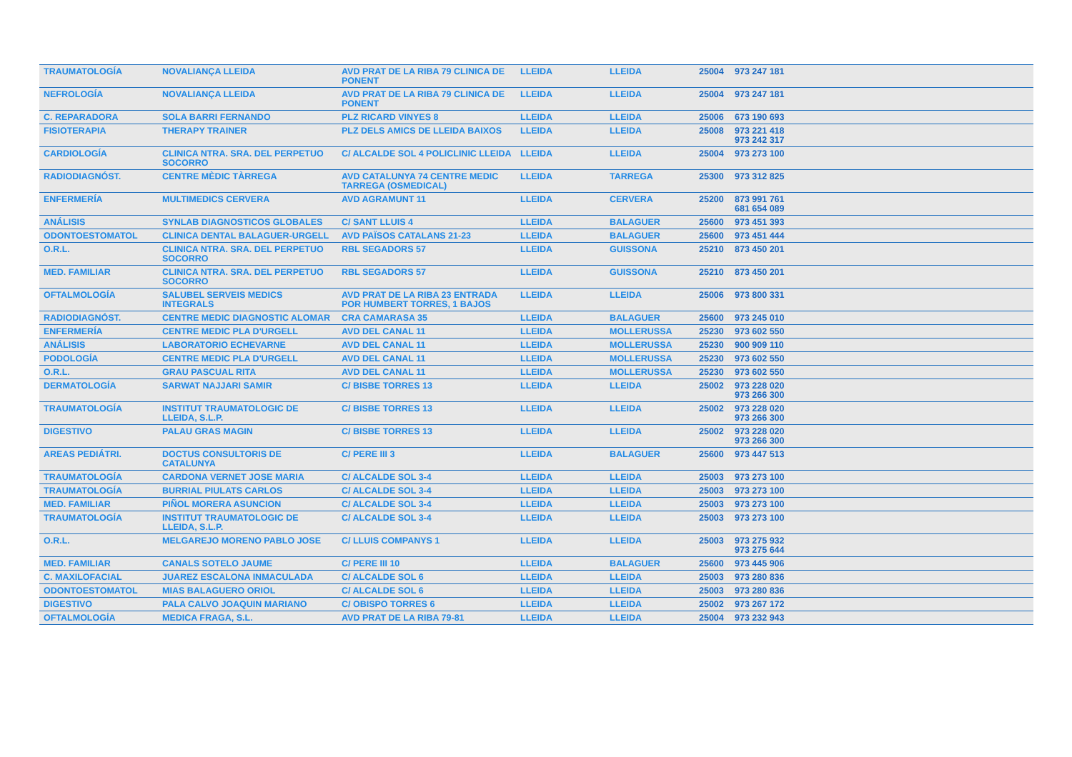| TRAUMATOLOGÍA | NOVALIANÇA LLEIDA | AVD PRAT DE LA RIBA 79 CLINICA DE PONENT | LLEIDA | LLEIDA | 25004 | 973 247 181 | |
| NEFROLOGÍA | NOVALIANÇA LLEIDA | AVD PRAT DE LA RIBA 79 CLINICA DE PONENT | LLEIDA | LLEIDA | 25004 | 973 247 181 | |
| C. REPARADORA | SOLA BARRI FERNANDO | PLZ RICARD VINYES 8 | LLEIDA | LLEIDA | 25006 | 673 190 693 | |
| FISIOTERAPIA | THERAPY TRAINER | PLZ DELS AMICS DE LLEIDA BAIXOS | LLEIDA | LLEIDA | 25008 | 973 221 418 973 242 317 | |
| CARDIOLOGÍA | CLINICA NTRA. SRA. DEL PERPETUO SOCORRO | C/ ALCALDE SOL 4 POLICLINIC LLEIDA | LLEIDA | LLEIDA | 25004 | 973 273 100 | |
| RADIODIAGNÓST. | CENTRE MÈDIC TÀRREGA | AVD CATALUNYA 74 CENTRE MEDIC TARREGA (OSMEDICAL) | LLEIDA | TARREGA | 25300 | 973 312 825 | |
| ENFERMERÍA | MULTIMEDICS CERVERA | AVD AGRAMUNT 11 | LLEIDA | CERVERA | 25200 | 873 991 761 681 654 089 | |
| ANÁLISIS | SYNLAB DIAGNOSTICOS GLOBALES | C/ SANT LLUIS 4 | LLEIDA | BALAGUER | 25600 | 973 451 393 | |
| ODONTOESTOMATOL | CLINICA DENTAL BALAGUER-URGELL | AVD PAÏSOS CATALANS 21-23 | LLEIDA | BALAGUER | 25600 | 973 451 444 | |
| O.R.L. | CLINICA NTRA. SRA. DEL PERPETUO SOCORRO | RBL SEGADORS 57 | LLEIDA | GUISSONA | 25210 | 873 450 201 | |
| MED. FAMILIAR | CLINICA NTRA. SRA. DEL PERPETUO SOCORRO | RBL SEGADORS 57 | LLEIDA | GUISSONA | 25210 | 873 450 201 | |
| OFTALMOLOGÍA | SALUBEL SERVEIS MEDICS INTEGRALS | AVD PRAT DE LA RIBA 23 ENTRADA POR HUMBERT TORRES, 1 BAJOS | LLEIDA | LLEIDA | 25006 | 973 800 331 | |
| RADIODIAGNÓST. | CENTRE MEDIC DIAGNOSTIC ALOMAR | CRA CAMARASA 35 | LLEIDA | BALAGUER | 25600 | 973 245 010 | |
| ENFERMERÍA | CENTRE MEDIC PLA D'URGELL | AVD DEL CANAL 11 | LLEIDA | MOLLERUSSA | 25230 | 973 602 550 | |
| ANÁLISIS | LABORATORIO ECHEVARNE | AVD DEL CANAL 11 | LLEIDA | MOLLERUSSA | 25230 | 900 909 110 | |
| PODOLOGÍA | CENTRE MEDIC PLA D'URGELL | AVD DEL CANAL 11 | LLEIDA | MOLLERUSSA | 25230 | 973 602 550 | |
| O.R.L. | GRAU PASCUAL RITA | AVD DEL CANAL 11 | LLEIDA | MOLLERUSSA | 25230 | 973 602 550 | |
| DERMATOLOGÍA | SARWAT NAJJARI SAMIR | C/ BISBE TORRES 13 | LLEIDA | LLEIDA | 25002 | 973 228 020 973 266 300 | |
| TRAUMATOLOGÍA | INSTITUT TRAUMATOLOGIC DE LLEIDA, S.L.P. | C/ BISBE TORRES 13 | LLEIDA | LLEIDA | 25002 | 973 228 020 973 266 300 | |
| DIGESTIVO | PALAU GRAS MAGIN | C/ BISBE TORRES 13 | LLEIDA | LLEIDA | 25002 | 973 228 020 973 266 300 | |
| AREAS PEDIÁTRI. | DOCTUS CONSULTORIS DE CATALUNYA | C/ PERE III 3 | LLEIDA | BALAGUER | 25600 | 973 447 513 | |
| TRAUMATOLOGÍA | CARDONA VERNET JOSE MARIA | C/ ALCALDE SOL 3-4 | LLEIDA | LLEIDA | 25003 | 973 273 100 | |
| TRAUMATOLOGÍA | BURRIAL PIULATS CARLOS | C/ ALCALDE SOL 3-4 | LLEIDA | LLEIDA | 25003 | 973 273 100 | |
| MED. FAMILIAR | PIÑOL MORERA ASUNCION | C/ ALCALDE SOL 3-4 | LLEIDA | LLEIDA | 25003 | 973 273 100 | |
| TRAUMATOLOGÍA | INSTITUT TRAUMATOLOGIC DE LLEIDA, S.L.P. | C/ ALCALDE SOL 3-4 | LLEIDA | LLEIDA | 25003 | 973 273 100 | |
| O.R.L. | MELGAREJO MORENO PABLO JOSE | C/ LLUIS COMPANYS 1 | LLEIDA | LLEIDA | 25003 | 973 275 932 973 275 644 | |
| MED. FAMILIAR | CANALS SOTELO JAUME | C/ PERE III 10 | LLEIDA | BALAGUER | 25600 | 973 445 906 | |
| C. MAXILOFACIAL | JUAREZ ESCALONA INMACULADA | C/ ALCALDE SOL 6 | LLEIDA | LLEIDA | 25003 | 973 280 836 | |
| ODONTOESTOMATOL | MIAS BALAGUERO ORIOL | C/ ALCALDE SOL 6 | LLEIDA | LLEIDA | 25003 | 973 280 836 | |
| DIGESTIVO | PALA CALVO JOAQUIN MARIANO | C/ OBISPO TORRES 6 | LLEIDA | LLEIDA | 25002 | 973 267 172 | |
| OFTALMOLOGÍA | MEDICA FRAGA, S.L. | AVD PRAT DE LA RIBA 79-81 | LLEIDA | LLEIDA | 25004 | 973 232 943 | |